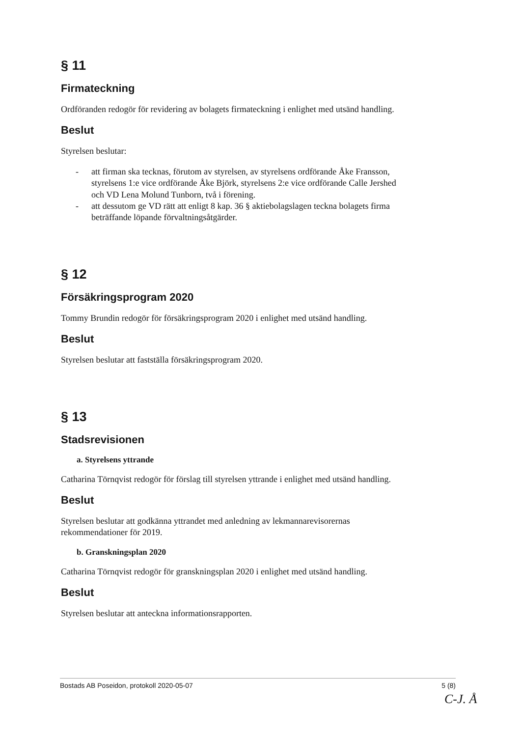§ 11
Firmateckning
Ordföranden redogör för revidering av bolagets firmateckning i enlighet med utsänd handling.
Beslut
Styrelsen beslutar:
- att firman ska tecknas, förutom av styrelsen, av styrelsens ordförande Åke Fransson, styrelsens 1:e vice ordförande Åke Björk, styrelsens 2:e vice ordförande Calle Jershed och VD Lena Molund Tunborn, två i förening.
- att dessutom ge VD rätt att enligt 8 kap. 36 § aktiebolagslagen teckna bolagets firma beträffande löpande förvaltningsåtgärder.
§ 12
Försäkringsprogram 2020
Tommy Brundin redogör för försäkringsprogram 2020 i enlighet med utsänd handling.
Beslut
Styrelsen beslutar att fastställa försäkringsprogram 2020.
§ 13
Stadsrevisionen
a. Styrelsens yttrande
Catharina Törnqvist redogör för förslag till styrelsen yttrande i enlighet med utsänd handling.
Beslut
Styrelsen beslutar att godkänna yttrandet med anledning av lekmannarevisorernas rekommendationer för 2019.
b. Granskningsplan 2020
Catharina Törnqvist redogör för granskningsplan 2020 i enlighet med utsänd handling.
Beslut
Styrelsen beslutar att anteckna informationsrapporten.
Bostads AB Poseidon, protokoll 2020-05-07 5 (8)
C-J. Å